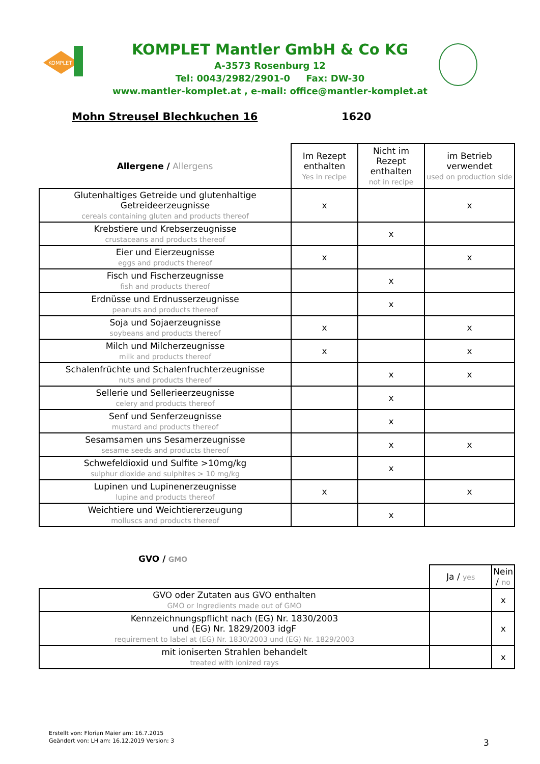KOMPLET
KOMPLET Mantler GmbH & Co KG
A-3573 Rosenburg 12
Tel: 0043/2982/2901-0 Fax: DW-30
www.mantler-komplet.at , e-mail: office@mantler-komplet.at
Mohn Streusel Blechkuchen 16 1620
| Allergene / Allergens | Im Rezept enthalten Yes in recipe | Nicht im Rezept enthalten not in recipe | im Betrieb verwendet used on production side |
| --- | --- | --- | --- |
| Glutenhaltiges Getreide und glutenhaltige Getreideerzeugnisse cereals containing gluten and products thereof | x | | x |
| Krebstiere und Krebserzeugnisse crustaceans and products thereof | | x | |
| Eier und Eierzeugnisse eggs and products thereof | x | | x |
| Fisch und Fischerzeugnisse fish and products thereof | | x | |
| Erdnüsse und Erdnusserzeugnisse peanuts and products thereof | | x | |
| Soja und Sojaerzeugnisse soybeans and products thereof | x | | x |
| Milch und Milcherzeugnisse milk and products thereof | x | | x |
| Schalenfrüchte und Schalenfruchterzeugnisse nuts and products thereof | | x | x |
| Sellerie und Sellerieerzeugnisse celery and products thereof | | x | |
| Senf und Senferzeugnisse mustard and products thereof | | x | |
| Sesamsamen uns Sesamerzeugnisse sesame seeds and products thereof | | x | x |
| Schwefeldioxid und Sulfite >10mg/kg sulphur dioxide and sulphites > 10 mg/kg | | x | |
| Lupinen und Lupinenerzeugnisse lupine and products thereof | x | | x |
| Weichtiere und Weichtiererzeugung molluscs and products thereof | | x | |
| GVO / GMO | | |
| --- | --- | --- |
| | Ja / yes | Nein / no |
| GVO oder Zutaten aus GVO enthalten GMO or Ingredients made out of GMO | | x |
| Kennzeichnungspflicht nach (EG) Nr. 1830/2003 und (EG) Nr. 1829/2003 idgF requirement to label at (EG) Nr. 1830/2003 und (EG) Nr. 1829/2003 | | x |
| mit ioniserten Strahlen behandelt treated with ionized rays | | x |
Erstellt von: Florian Maier am: 16.7.2015
Geändert von: LH am: 16.12.2019 Version: 3
3